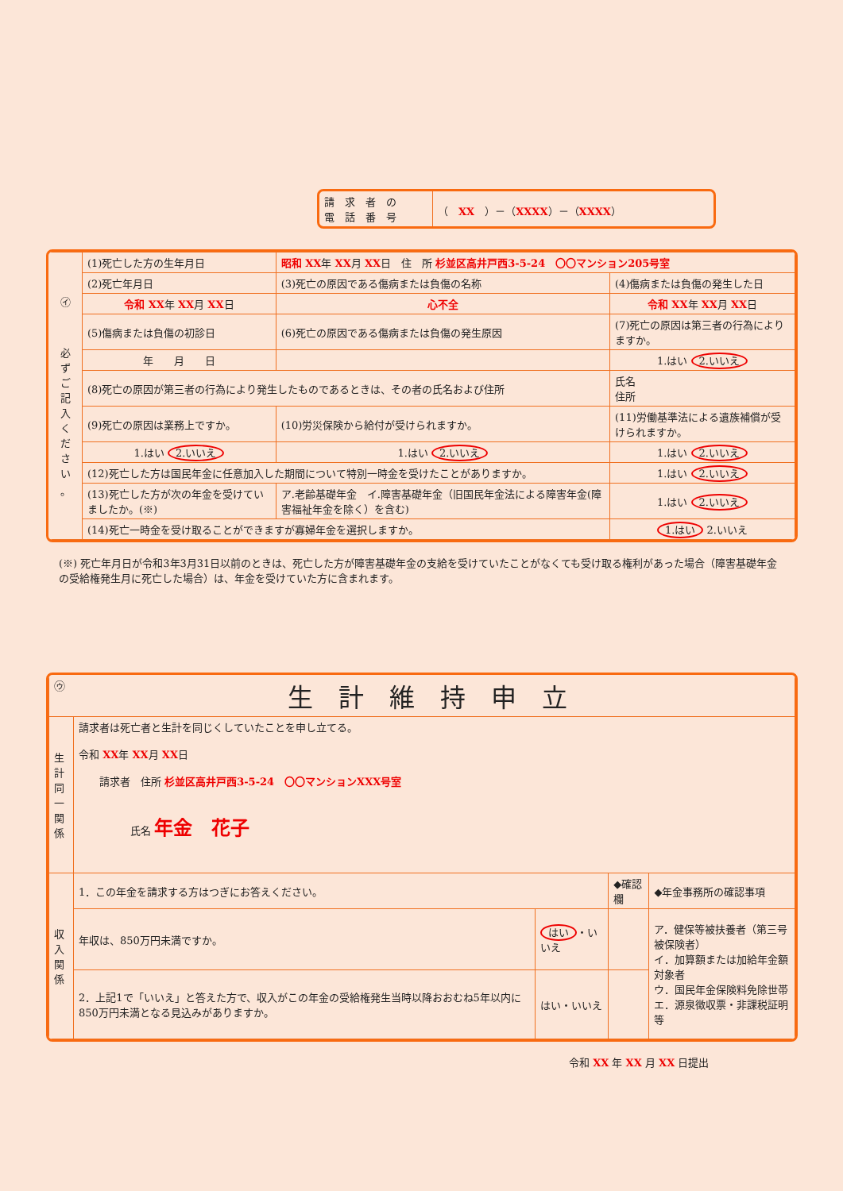| 請 求 者 の 電 話 番 号 | （ XX ）－（ XXXX ）－（ XXXX ） |
| ㋑ 必 ず ご 記 入 く だ さ い 。 | (1)死亡した方の生年月日 | 昭和 XX 年 XX 月 XX 日 住 所 杉並区高井戸西3-5-24 〇〇マンション205号室 | |
| | (2)死亡年月日 | (3)死亡の原因である傷病または負傷の名称 | (4)傷病または負傷の発生した日 |
| | 令和 XX 年 XX 月 XX 日 | 心不全 | 令和 XX 年 XX 月 XX 日 |
| | (5)傷病または負傷の初診日 | (6)死亡の原因である傷病または負傷の発生原因 | (7)死亡の原因は第三者の行為によりますか。 |
| | 年 月 日 | | 1.はい 2.いいえ |
| | (8)死亡の原因が第三者の行為により発生したものであるときは、その者の氏名および住所 | | 氏名 住所 |
| | (9)死亡の原因は業務上ですか。 | (10)労災保険から給付が受けられますか。 | (11)労働基準法による遺族補償が受けられますか。 |
| | 1.はい 2.いいえ | 1.はい 2.いいえ | 1.はい 2.いいえ |
| | (12)死亡した方は国民年金に任意加入した期間について特別一時金を受けたことがありますか。 | | 1.はい 2.いいえ |
| | (13)死亡した方が次の年金を受けていましたか。(※) | ア.老齢基礎年金 イ.障害基礎年金（旧国民年金法による障害年金(障害福祉年金を除く）を含む) | 1.はい 2.いいえ |
| | (14)死亡一時金を受け取ることができますが寡婦年金を選択しますか。 | | 1.はい 2.いいえ |
(※) 死亡年月日が令和3年3月31日以前のときは、死亡した方が障害基礎年金の支給を受けていたことがなくても受け取る権利があった場合（障害基礎年金の受給権発生月に死亡した場合）は、年金を受けていた方に含まれます。
| ㋒ 生 計 維 持 申 立 | | | | |
| 生計同一関係 | 請求者は死亡者と生計を同じくしていたことを申し立てる。 令和 XX 年 XX 月 XX 日 請求者 住所 杉並区高井戸西3-5-24 〇〇マンションXXX号室 氏名 年金 花子 | | | |
| 収入関係 | 1．この年金を請求する方はつぎにお答えください。 | | ◆確認欄 | ◆年金事務所の確認事項 |
| | 年収は、850万円未満ですか。 | はい ・いいえ | | ア．健保等被扶養者（第三号被保険者） イ．加算額または加給年金額対象者 ウ．国民年金保険料免除世帯 エ．源泉徴収票・非課税証明等 |
| | 2．上記1で「いいえ」と答えた方で、収入がこの年金の受給権発生当時以降おおむね5年以内に850万円未満となる見込みがありますか。 | はい・いいえ | | |
令和 XX 年 XX 月 XX 日提出